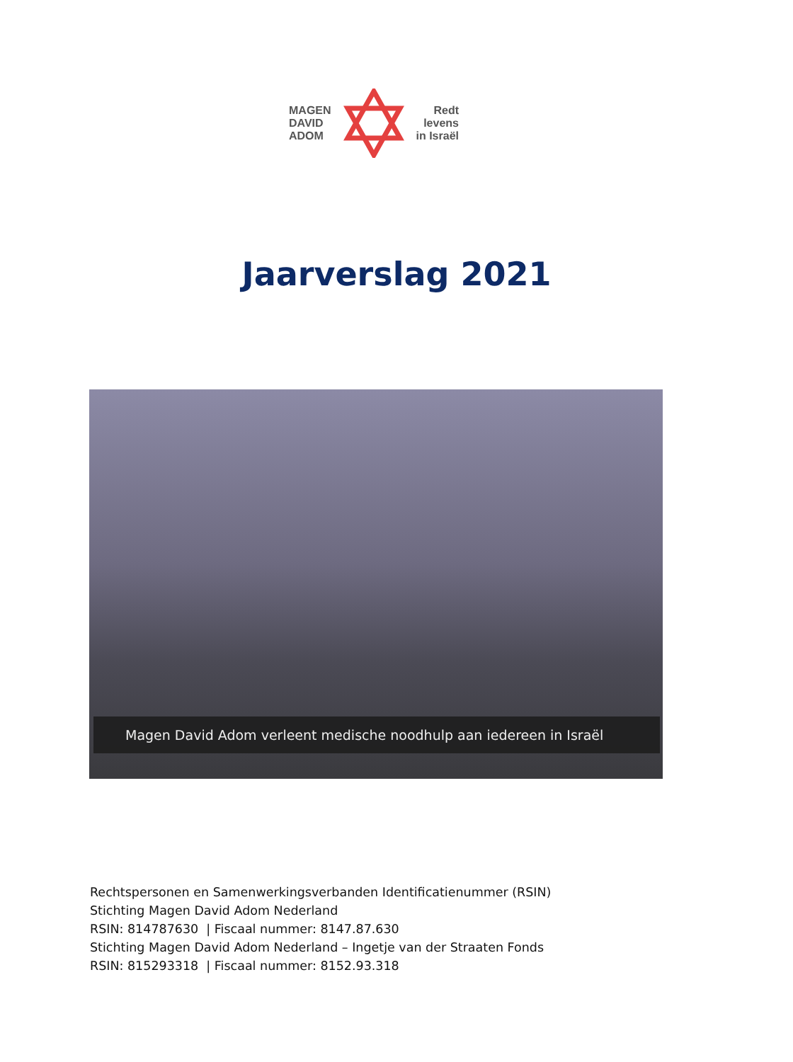MAGEN
DAVID
ADOM
Redt
levens
in Israël
Jaarverslag 2021
Magen David Adom verleent medische noodhulp aan iedereen in Israël
Rechtspersonen en Samenwerkingsverbanden Identificatienummer (RSIN)
Stichting Magen David Adom Nederland
RSIN: 814787630 | Fiscaal nummer: 8147.87.630
Stichting Magen David Adom Nederland – Ingetje van der Straaten Fonds
RSIN: 815293318 | Fiscaal nummer: 8152.93.318